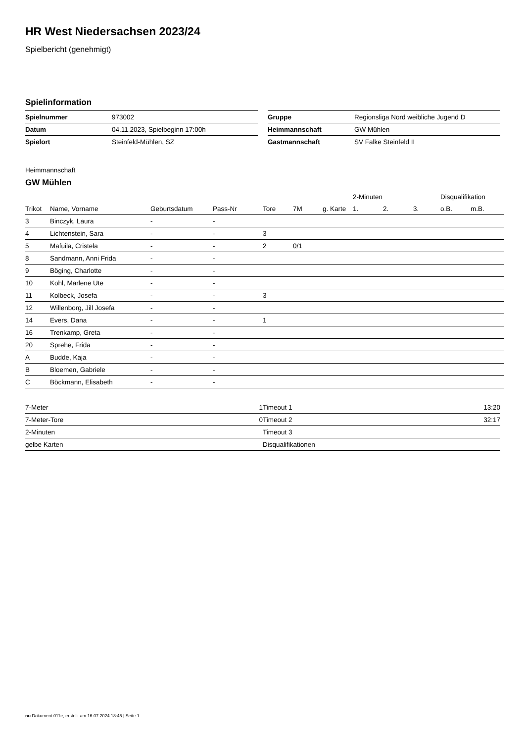HR West Niedersachsen 2023/24
Spielbericht (genehmigt)
Spielinformation
| Spielnummer | 973002 |
| Datum | 04.11.2023, Spielbeginn 17:00h |
| Spielort | Steinfeld-Mühlen, SZ |
| Gruppe | Regionsliga Nord weibliche Jugend D |
| Heimmannschaft | GW Mühlen |
| Gastmannschaft | SV Falke Steinfeld II |
Heimmannschaft
GW Mühlen
| | | | | | | | 2-Minuten | | | Disqualifikation | |
| --- | --- | --- | --- | --- | --- | --- | --- | --- | --- | --- | --- |
| Trikot | Name, Vorname | Geburtsdatum | Pass-Nr | Tore | 7M | g. Karte | 1. | 2. | 3. | o.B. | m.B. |
| 3 | Binczyk, Laura | - | - | | | | | | | | |
| 4 | Lichtenstein, Sara | - | - | 3 | | | | | | | |
| 5 | Mafuila, Cristela | - | - | 2 | 0/1 | | | | | | |
| 8 | Sandmann, Anni Frida | - | - | | | | | | | | |
| 9 | Böging, Charlotte | - | - | | | | | | | | |
| 10 | Kohl, Marlene Ute | - | - | | | | | | | | |
| 11 | Kolbeck, Josefa | - | - | 3 | | | | | | | |
| 12 | Willenborg, Jill Josefa | - | - | | | | | | | | |
| 14 | Evers, Dana | - | - | 1 | | | | | | | |
| 16 | Trenkamp, Greta | - | - | | | | | | | | |
| 20 | Sprehe, Frida | - | - | | | | | | | | |
| A | Budde, Kaja | - | - | | | | | | | | |
| B | Bloemen, Gabriele | - | - | | | | | | | | |
| C | Böckmann, Elisabeth | - | - | | | | | | | | |
| 7-Meter | 1 |
| 7-Meter-Tore | 0 |
| 2-Minuten | |
| gelbe Karten | |
| Timeout 1 | 13:20 |
| Timeout 2 | 32:17 |
| Timeout 3 | |
| Disqualifikationen | |
nu.Dokument 011e, erstellt am 16.07.2024 18:45 | Seite 1